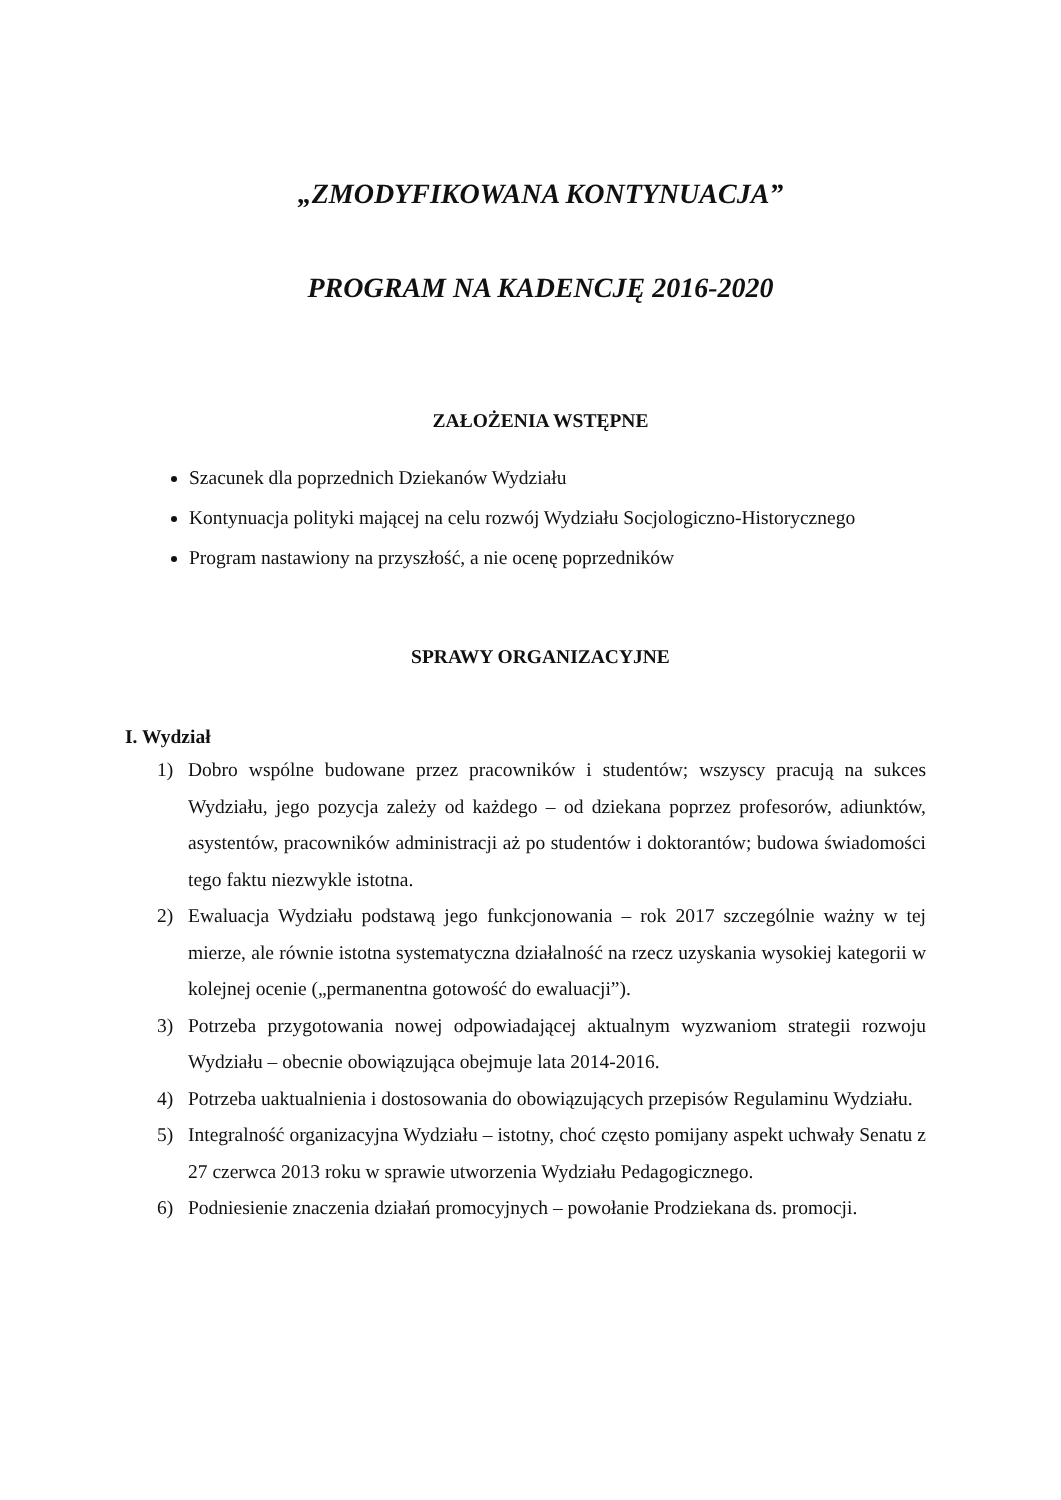„ZMODYFIKOWANA KONTYNUACJA”
PROGRAM NA KADENCJĘ 2016-2020
ZAŁOŻENIA WSTĘPNE
Szacunek dla poprzednich Dziekanów Wydziału
Kontynuacja polityki mającej na celu rozwój Wydziału Socjologiczno-Historycznego
Program nastawiony na przyszłość, a nie ocenę poprzedników
SPRAWY ORGANIZACYJNE
I. Wydział
1) Dobro wspólne budowane przez pracowników i studentów; wszyscy pracują na sukces Wydziału, jego pozycja zależy od każdego – od dziekana poprzez profesorów, adiunktów, asystentów, pracowników administracji aż po studentów i doktorantów; budowa świadomości tego faktu niezwykle istotna.
2) Ewaluacja Wydziału podstawą jego funkcjonowania – rok 2017 szczególnie ważny w tej mierze, ale równie istotna systematyczna działalność na rzecz uzyskania wysokiej kategorii w kolejnej ocenie („permanentna gotowość do ewaluacji”).
3) Potrzeba przygotowania nowej odpowiadającej aktualnym wyzwaniom strategii rozwoju Wydziału – obecnie obowiązująca obejmuje lata 2014-2016.
4) Potrzeba uaktualnienia i dostosowania do obowiązujących przepisów Regulaminu Wydziału.
5) Integralność organizacyjna Wydziału – istotny, choć często pomijany aspekt uchwały Senatu z 27 czerwca 2013 roku w sprawie utworzenia Wydziału Pedagogicznego.
6) Podniesienie znaczenia działań promocyjnych – powołanie Prodziekana ds. promocji.